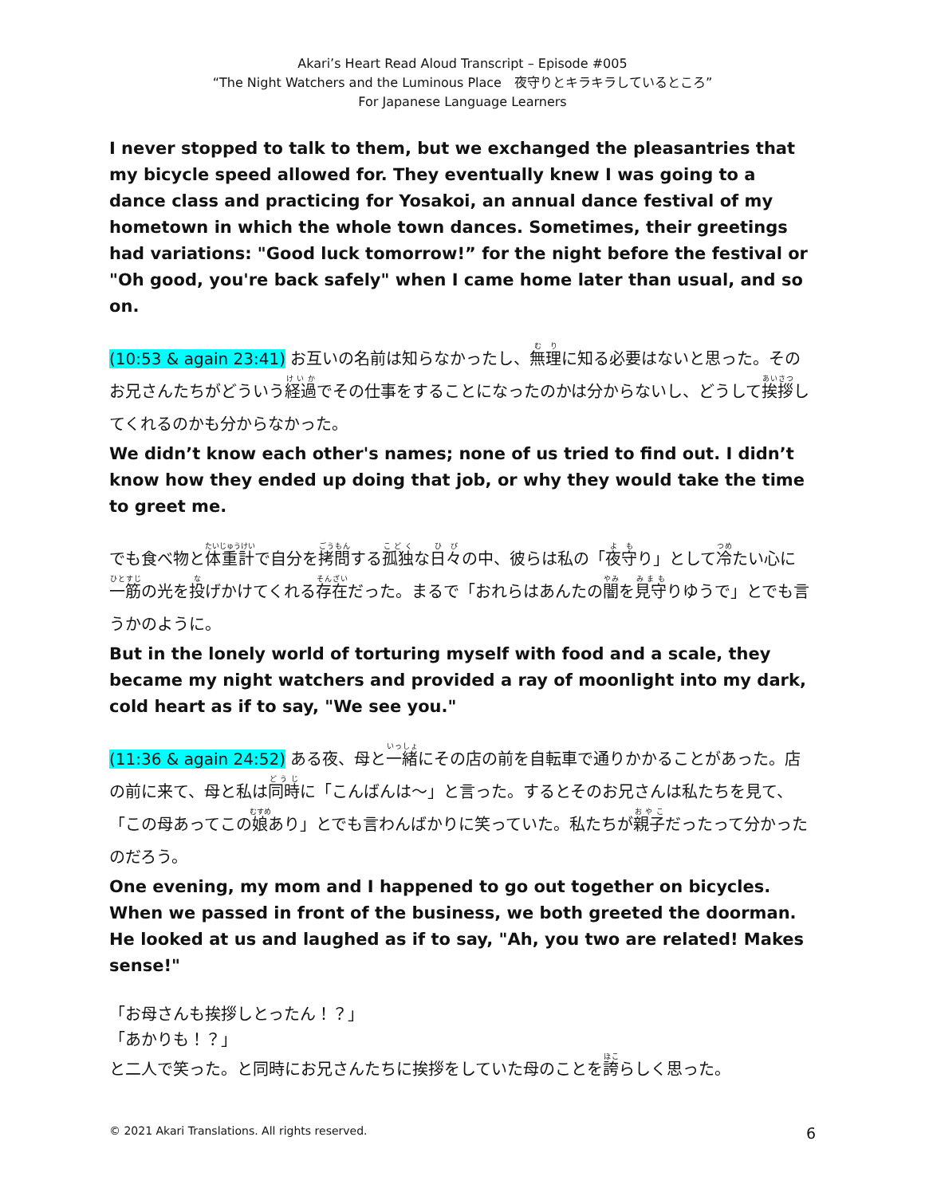Akari’s Heart Read Aloud Transcript – Episode #005
“The Night Watchers and the Luminous Place　夜守りとキラキラしているところ”
For Japanese Language Learners
I never stopped to talk to them, but we exchanged the pleasantries that my bicycle speed allowed for. They eventually knew I was going to a dance class and practicing for Yosakoi, an annual dance festival of my hometown in which the whole town dances. Sometimes, their greetings had variations: "Good luck tomorrow!” for the night before the festival or "Oh good, you're back safely" when I came home later than usual, and so on.
(10:53 & again 23:41) お互いの名前は知らなかったし、無理に知る必要はないと思った。そのお兄さんたちがどういう経過でその仕事をすることになったのかは分からないし、どうして挨拶してくれるのかも分からなかった。
We didn’t know each other's names; none of us tried to find out. I didn’t know how they ended up doing that job, or why they would take the time to greet me.
でも食べ物と体重計で自分を拷問する孤独な日々の中、彼らは私の「夜守り」として冷たい心に一筋の光を投げかけてくれる存在だった。まるで「おれらはあんたの闇を見守りゆうで」とでも言うかのように。
But in the lonely world of torturing myself with food and a scale, they became my night watchers and provided a ray of moonlight into my dark, cold heart as if to say, "We see you."
(11:36 & again 24:52) ある夜、母と一緒にその店の前を自転車で通りかかることがあった。店の前に来て、母と私は同時に「こんばんは～」と言った。するとそのお兄さんは私たちを見て、「この母あってこの娘あり」とでも言わんばかりに笑っていた。私たちが親子だったって分かったのだろう。
One evening, my mom and I happened to go out together on bicycles. When we passed in front of the business, we both greeted the doorman. He looked at us and laughed as if to say, "Ah, you two are related! Makes sense!"
「お母さんも挨拶しとったん！？」
「あかりも！？」
と二人で笑った。と同時にお兄さんたちに挨拶をしていた母のことを誇らしく思った。
© 2021 Akari Translations. All rights reserved. 6